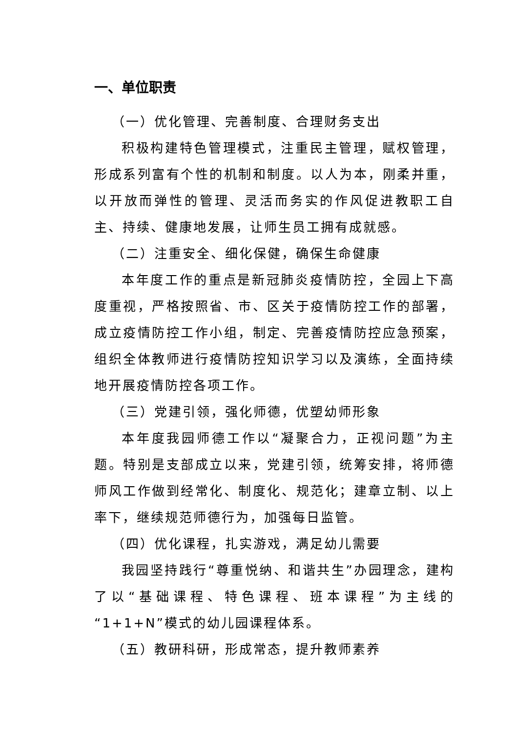一、单位职责
（一）优化管理、完善制度、合理财务支出
积极构建特色管理模式，注重民主管理，赋权管理，形成系列富有个性的机制和制度。以人为本，刚柔并重，以开放而弹性的管理、灵活而务实的作风促进教职工自主、持续、健康地发展，让师生员工拥有成就感。
（二）注重安全、细化保健，确保生命健康
本年度工作的重点是新冠肺炎疫情防控，全园上下高度重视，严格按照省、市、区关于疫情防控工作的部署，成立疫情防控工作小组，制定、完善疫情防控应急预案，组织全体教师进行疫情防控知识学习以及演练，全面持续地开展疫情防控各项工作。
（三）党建引领，强化师德，优塑幼师形象
本年度我园师德工作以“凝聚合力，正视问题”为主题。特别是支部成立以来，党建引领，统筹安排，将师德师风工作做到经常化、制度化、规范化；建章立制、以上率下，继续规范师德行为，加强每日监管。
（四）优化课程，扎实游戏，满足幼儿需要
我园坚持践行“尊重悦纳、和谐共生”办园理念，建构了以“基础课程、特色课程、班本课程”为主线的“1+1+N”模式的幼儿园课程体系。
（五）教研科研，形成常态，提升教师素养